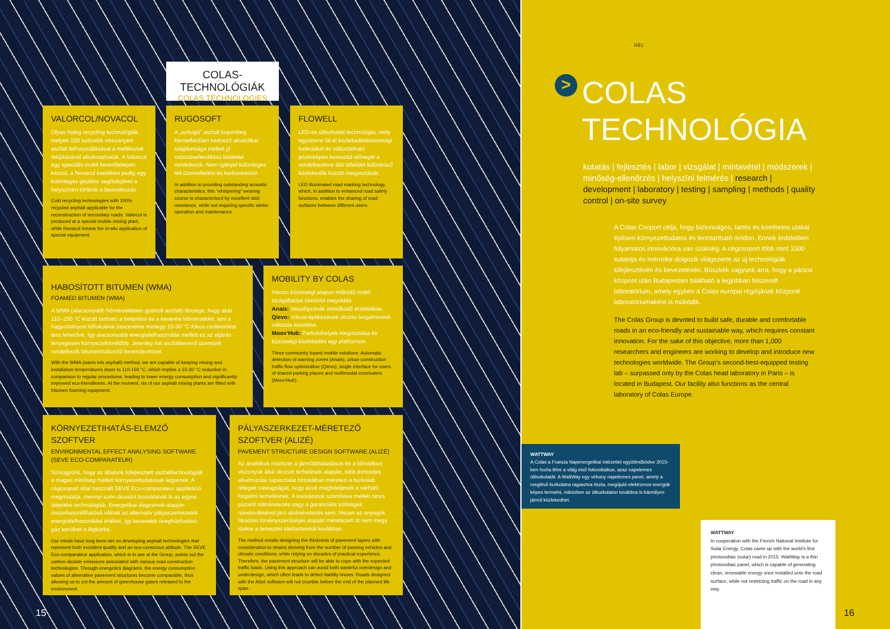COLAS-TECHNOLÓGIÁK
COLAS TECHNOLOGIES
VALORCOL/NOVACOL
Olyan hideg recycling technológiák, melyek 100 százalék visszanyert aszfalt felhasználásával a mellékutak felújításánál alkalmazhatók. A Valorcol egy speciális mobil keverőtelepen készül, a Novacol esetében pedig egy különleges géplánc segítségével a helyszínen történik a beavatkozás.
Cold recycling technologies with 100% recycled asphalt applicable for the reconstruction of secondary roads. Valorcol is produced at a special mobile mixing plant, while Novacol means the in-situ application of special equipment.
RUGOSOFT
A „suttogó” aszfalt kopóréteg kiemelkedően kedvező akusztikai tulajdonsága mellett jó csúszásellenállású felülettel rendelkezik. Nem igényel különleges téli üzemeltetést és karbantartást.
In addition to providing outstanding acoustic characteristics, this “whispering” wearing course is characterised by excellent skid resistance, while not requiring specific winter operation and maintenance.
FLOWELL
LED-es útburkolati technológia, mely egyszerre lát el közlekedésbiztonsági funkciókat és változtatható jelzésképén keresztül elősegíti a rendelkezésre álló útfelület különböző közlekedők közötti megosztását.
LED illuminated road marking technology, which, in addition to enhanced road safety functions, enables the sharing of road surfaces between different users.
HABOSÍTOTT BITUMEN (WMA)
FOAMED BITUMEN (WMA)
A WMA (alacsonyabb hőmérsékleten gyártott aszfalt) lényege, hogy akár 110–150 °C között tartható a beépítési és a keverési hőmérséklet, ami a hagyományos hőfokokkal összevetve mintegy 15-30 °C-fokos csökkentést tesz lehetővé, így alacsonyabb energiafelhasználás mellett ez az eljárás lényegesen környezetkímélőbb. Jelenleg hat aszfaltkeverő üzemünk rendelkezik bitumenhabosító berendezéssel.
With the WMA (warm mix asphalt) method, we are capable of keeping mixing and installation temperatures down to 110-150 °C, which implies a 15-30 °C reduction in comparison to regular procedures, leading to lower energy consumption and significantly improved eco-friendliness. At the moment, six of our asphalt mixing plants are fitted with bitumen foaming equipment.
MOBILITY BY COLAS
Három közösségi alapon működő mobil szolgáltatást tömörítő megoldás:
Anais: Veszélyzónák önműködő érzékelése.
Qievo: Városi építkezések okozta forgalmirend-változás kezelése.
Moov’Hub: Parkolóhelyek megosztása és közösségi közlekedés egy platformon.
Three community based mobile solutions: Automatic detection of warning zones (Anais), urban construction traffic flow optimization (Qievo), single interface for users of shared parking places and multimodal commuters (Moov’Hub).
KÖRNYEZETIHATÁS-ELEMZŐ SZOFTVER
ENVIRONMENTAL EFFECT ANALYSING SOFTWARE
(SEVE ECO-COMPARATEUR)
Szívügyünk, hogy az általunk kifejlesztett aszfalttechnológiák a magas minőség mellett környezettudatosak legyenek. A cégcsoport által használt SEVE Eco-comparateur applikáció megmutatja, mennyi szén-dioxidot bocsátanak ki az egyes útépítési technológiák. Energetikai diagramok alapján összehasonlíthatóvá válnak az alternatív pályaszerkezetek energiafelhasználási értékei, így kevesebb üvegházhatású gáz kerülhet a légkörbe.
Our minds have long been set on developing asphalt technologies that represent both excellent quality and an eco-conscious attitude. The SEVE Eco-comparateur application, which is in use at the Group, points out the carbon-dioxide emissions associated with various road construction technologies. Through energetics diagrams, the energy consumption values of alternative pavement structures become comparable, thus allowing us to cut the amount of greenhouse gases released to the environment.
PÁLYASZERKEZET-MÉRETEZŐ SZOFTVER (ALIZÉ)
PAVEMENT STRUCTURE DESIGN SOFTWARE (ALIZÉ)
Az analitikus módszer a járműáthaladások és a klimatikus viszonyok által okozott terhelések alapján, több évtizedes alkalmazási tapasztalat birtokában méretezi a burkolati rétegek vastagságát, hogy azok megfeleljenek a várható forgalmi terhelésnek. A kockázatok számítása mellett nincs pazarló túlméretezés vagy a garanciális költségek növekedésével járó alulméretezés sem, hiszen az anyagok fáradási törvényszerűségei alapján méretezett út nem megy tönkre a tervezési élettartamnál korábban.
The method entails designing the thickness of pavement layers with consideration to strains deriving from the number of passing vehicles and climatic conditions, while relying on decades of practical experience. Therefore, the pavement structure will be able to cope with the expected traffic loads. Using this approach can avoid both wasteful overdesign and underdesign, which often leads to defect liability issues. Roads designed with the Alizé software will not crumble before the end of the planned life span.
15
RB1
>
COLAS
TECHNOLÓGIA
kutatás | fejlesztés | labor | vizsgálat | mintavétel | módszerek | minőség-ellenőrzés | helyszíni felmérés | research | development | laboratory | testing | sampling | methods | quality control | on-site survey
A Colas Csoport célja, hogy biztonságos, tartós és komfortos utakat építsen környezettudatos és fenntartható módon. Ennek érdekében folyamatos innovációra van szükség. A cégcsoport több mint 1000 kutatója és mérnöke dolgozik világszerte az új technológiák kifejlesztésén és bevezetésén. Büszkék vagyunk arra, hogy a párizsi központ után Budapesten található a legjobban felszerelt laboratórium, amely egyben a Colas európai régiójának központi laboratóriumaként is működik.
The Colas Group is devoted to build safe, durable and comfortable roads in an eco-friendly and sustainable way, which requires constant innovation. For the sake of this objective, more than 1,000 researchers and engineers are working to develop and introduce new technologies worldwide. The Group’s second-best-equipped testing lab – surpassed only by the Colas head laboratory in Paris – is located in Budapest. Our facility also functions as the central laboratory of Colas Europe.
WATTWAY
A Colas a Francia Napenergetikai Intézettel együttműködve 2015-ben hozta létre a világ első fotovoltaikus, azaz napelemes útburkolatát. A WattWay egy vékony napelemes panel, amely a meglévő burkolatra ragasztva tiszta, megújuló elektromos energiát képes termelni, miközben az útburkolaton továbbra is bármilyen jármű közlekedhet.
WATTWAY
In cooperation with the French National Institute for Solar Energy, Colas came up with the world’s first photovoltaic (solar) road in 2015. WattWay is a thin photovoltaic panel, which is capable of generating clean, renewable energy once installed onto the road surface, while not restricting traffic on the road in any way.
16